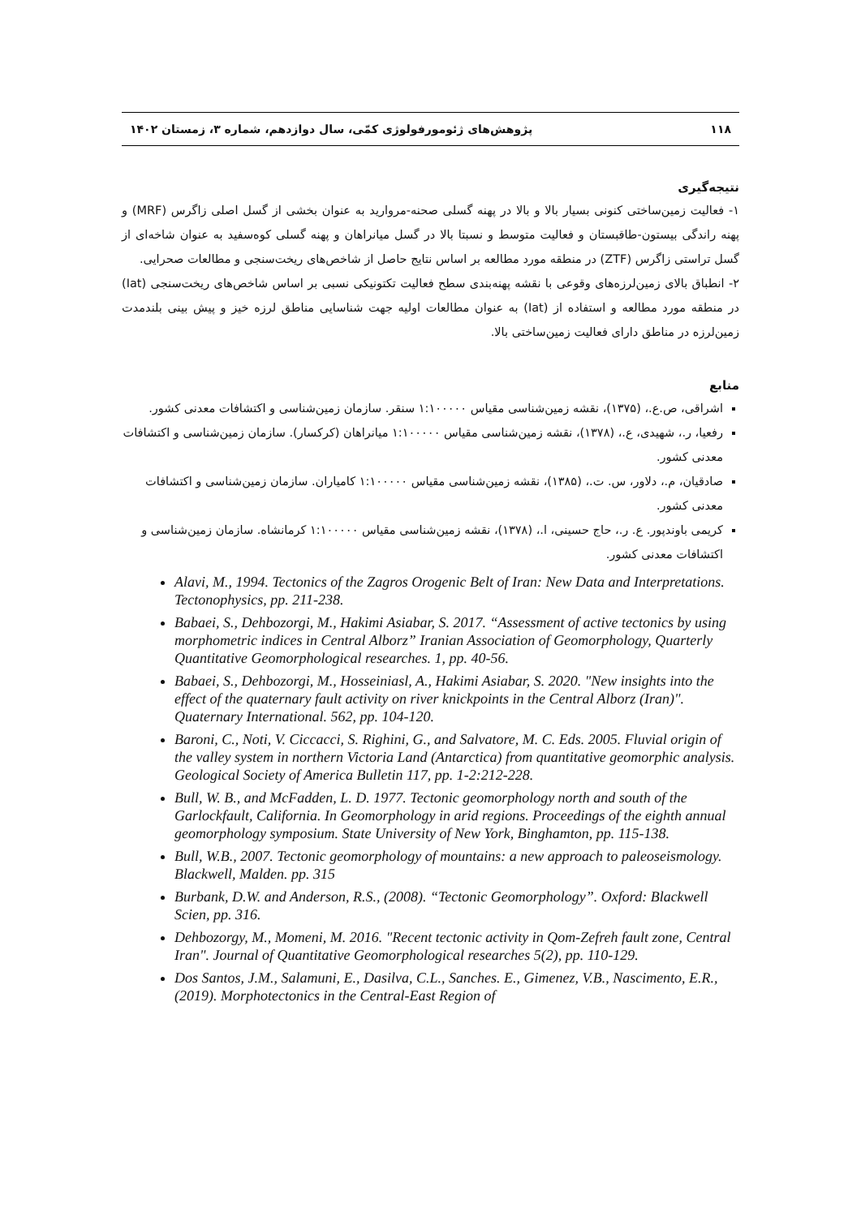۱۱۸ پژوهش‌های ژئومورفولوژی کمّی، سال دوازدهم، شماره ۳، زمستان ۱۴۰۲
نتیجه‌گیری
۱- فعالیت زمین‌ساختی کنونی بسیار بالا و بالا در پهنه گسلی صحنه-مروارید به عنوان بخشی از گسل اصلی زاگرس (MRF) و پهنه راندگی بیستون-طاقبستان و فعالیت متوسط و نسبتا بالا در گسل میانراهان و پهنه گسلی کوه‌سفید به عنوان شاخه‌ای از گسل تراستی زاگرس (ZTF) در منطقه مورد مطالعه بر اساس نتایج حاصل از شاخص‌های ریخت‌سنجی و مطالعات صحرایی.
۲- انطباق بالای زمین‌لرزه‌های وقوعی با نقشه پهنه‌بندی سطح فعالیت تکتونیکی نسبی بر اساس شاخص‌های ریخت‌سنجی (Iat) در منطقه مورد مطالعه و استفاده از (Iat) به عنوان مطالعات اولیه جهت شناسایی مناطق لرزه خیز و پیش بینی بلندمدت زمین‌لرزه در مناطق دارای فعالیت زمین‌ساختی بالا.
منابع
اشراقی، ص.ع.، (۱۳۷۵)، نقشه زمین‌شناسی مقیاس ۱:۱۰۰۰۰۰ سنقر. سازمان زمین‌شناسی و اکتشافات معدنی کشور.
رفعیا، ر.، شهیدی، ع.، (۱۳۷۸)، نقشه زمین‌شناسی مقیاس ۱:۱۰۰۰۰۰ میانراهان (کرکسار). سازمان زمین‌شناسی و اکتشافات معدنی کشور.
صادقیان، م.، دلاور، س. ت.، (۱۳۸۵)، نقشه زمین‌شناسی مقیاس ۱:۱۰۰۰۰۰ کامیاران. سازمان زمین‌شناسی و اکتشافات معدنی کشور.
کریمی باوندپور. ع. ر.، حاج حسینی، ا.، (۱۳۷۸)، نقشه زمین‌شناسی مقیاس ۱:۱۰۰۰۰۰ کرمانشاه. سازمان زمین‌شناسی و اکتشافات معدنی کشور.
Alavi, M., 1994. Tectonics of the Zagros Orogenic Belt of Iran: New Data and Interpretations. Tectonophysics, pp. 211-238.
Babaei, S., Dehbozorgi, M., Hakimi Asiabar, S. 2017. “Assessment of active tectonics by using morphometric indices in Central Alborz” Iranian Association of Geomorphology, Quarterly Quantitative Geomorphological researches. 1, pp. 40-56.
Babaei, S., Dehbozorgi, M., Hosseiniasl, A., Hakimi Asiabar, S. 2020. "New insights into the effect of the quaternary fault activity on river knickpoints in the Central Alborz (Iran)". Quaternary International. 562, pp. 104-120.
Baroni, C., Noti, V. Ciccacci, S. Righini, G., and Salvatore, M. C. Eds. 2005. Fluvial origin of the valley system in northern Victoria Land (Antarctica) from quantitative geomorphic analysis. Geological Society of America Bulletin 117, pp. 1-2:212-228.
Bull, W. B., and McFadden, L. D. 1977. Tectonic geomorphology north and south of the Garlockfault, California. In Geomorphology in arid regions. Proceedings of the eighth annual geomorphology symposium. State University of New York, Binghamton, pp. 115-138.
Bull, W.B., 2007. Tectonic geomorphology of mountains: a new approach to paleoseismology. Blackwell, Malden. pp. 315
Burbank, D.W. and Anderson, R.S., (2008). “Tectonic Geomorphology”. Oxford: Blackwell Scien, pp. 316.
Dehbozorgy, M., Momeni, M. 2016. "Recent tectonic activity in Qom-Zefreh fault zone, Central Iran". Journal of Quantitative Geomorphological researches 5(2), pp. 110-129.
Dos Santos, J.M., Salamuni, E., Dasilva, C.L., Sanches. E., Gimenez, V.B., Nascimento, E.R., (2019). Morphotectonics in the Central-East Region of